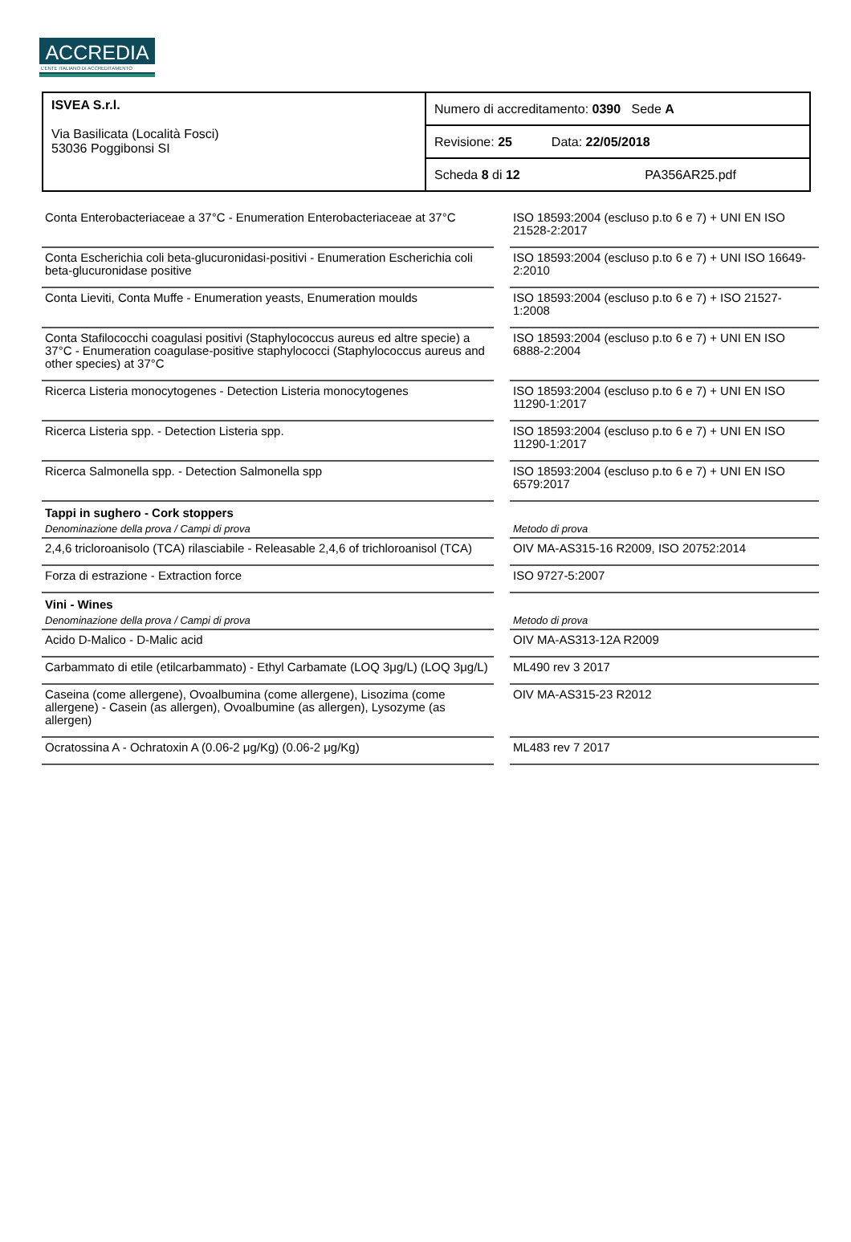ACCREDIA
L'ENTE ITALIANO DI ACCREDITAMENTO
| ISVEA S.r.l. Via Basilicata (Località Fosci) 53036 Poggibonsi SI | Numero di accreditamento: 0390 Sede A |
| | Revisione: 25 Data: 22/05/2018 |
| | Scheda 8 di 12 PA356AR25.pdf |
| Conta Enterobacteriaceae a 37°C - Enumeration Enterobacteriaceae at 37°C | | ISO 18593:2004 (escluso p.to 6 e 7) + UNI EN ISO 21528-2:2017 |
| Conta Escherichia coli beta-glucuronidasi-positivi - Enumeration Escherichia coli beta-glucuronidase positive | | ISO 18593:2004 (escluso p.to 6 e 7) + UNI ISO 16649-2:2010 |
| Conta Lieviti, Conta Muffe - Enumeration yeasts, Enumeration moulds | | ISO 18593:2004 (escluso p.to 6 e 7) + ISO 21527-1:2008 |
| Conta Stafilococchi coagulasi positivi (Staphylococcus aureus ed altre specie) a 37°C - Enumeration coagulase-positive staphylococci (Staphylococcus aureus and other species) at 37°C | | ISO 18593:2004 (escluso p.to 6 e 7) + UNI EN ISO 6888-2:2004 |
| Ricerca Listeria monocytogenes - Detection Listeria monocytogenes | | ISO 18593:2004 (escluso p.to 6 e 7) + UNI EN ISO 11290-1:2017 |
| Ricerca Listeria spp. - Detection Listeria spp. | | ISO 18593:2004 (escluso p.to 6 e 7) + UNI EN ISO 11290-1:2017 |
| Ricerca Salmonella spp. - Detection Salmonella spp | | ISO 18593:2004 (escluso p.to 6 e 7) + UNI EN ISO 6579:2017 |
| Tappi in sughero - Cork stoppers | | |
| Denominazione della prova / Campi di prova | | Metodo di prova |
| 2,4,6 tricloroanisolo (TCA) rilasciabile - Releasable 2,4,6 of trichloroanisol (TCA) | | OIV MA-AS315-16 R2009, ISO 20752:2014 |
| Forza di estrazione - Extraction force | | ISO 9727-5:2007 |
| Vini - Wines | | |
| Denominazione della prova / Campi di prova | | Metodo di prova |
| Acido D-Malico - D-Malic acid | | OIV MA-AS313-12A R2009 |
| Carbammato di etile (etilcarbammato) - Ethyl Carbamate (LOQ 3μg/L) (LOQ 3μg/L) | | ML490 rev 3 2017 |
| Caseina (come allergene), Ovoalbumina (come allergene), Lisozima (come allergene) - Casein (as allergen), Ovoalbumine (as allergen), Lysozyme (as allergen) | | OIV MA-AS315-23 R2012 |
| Ocratossina A - Ochratoxin A (0.06-2 μg/Kg) (0.06-2 μg/Kg) | | ML483 rev 7 2017 |